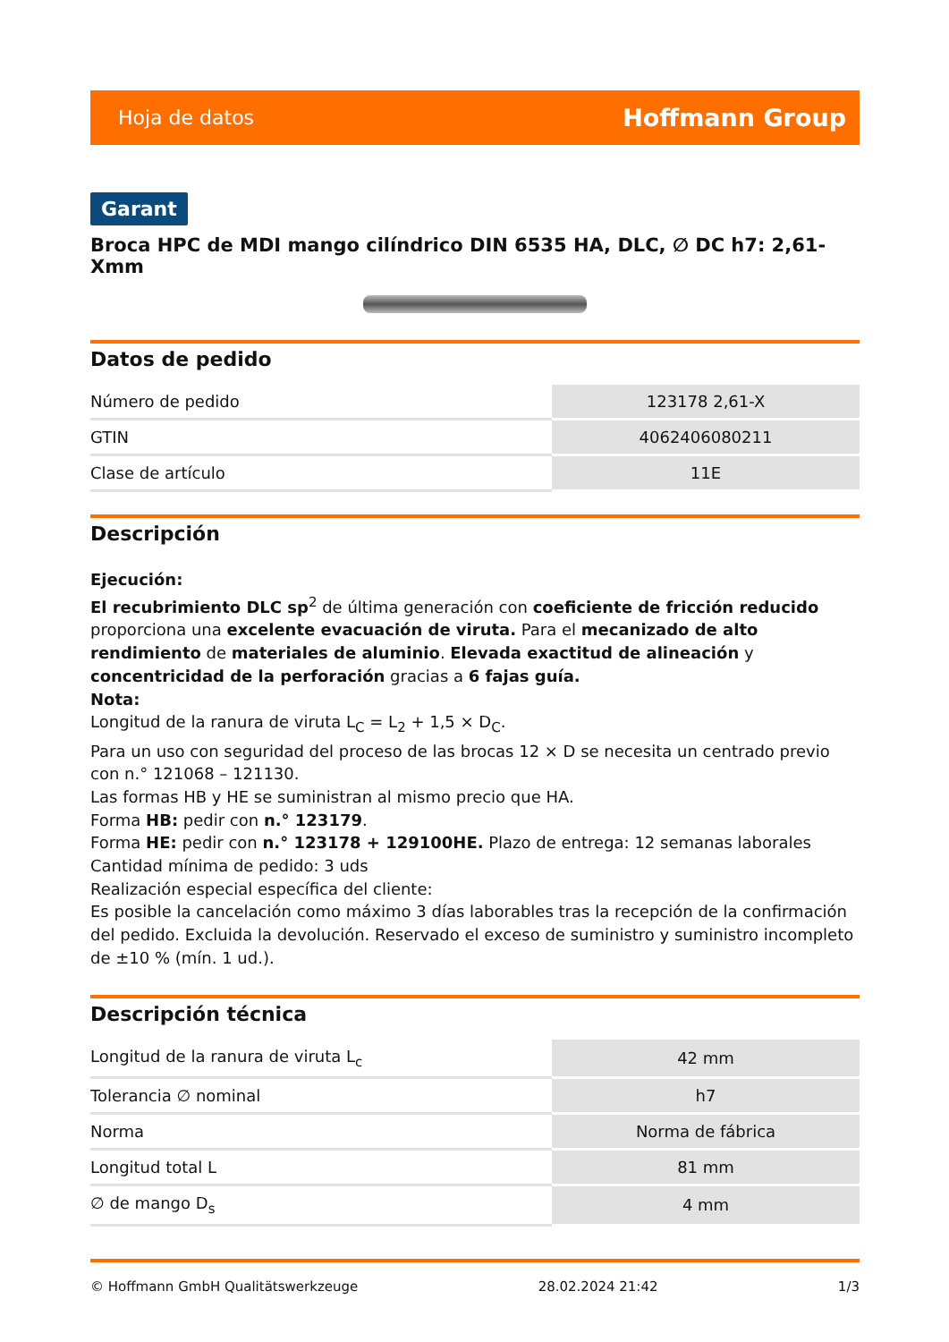Hoja de datos Hoffmann Group
Garant
Broca HPC de MDI mango cilíndrico DIN 6535 HA, DLC, ∅ DC h7: 2,61-Xmm
Datos de pedido
| Número de pedido | 123178 2,61-X |
| GTIN | 4062406080211 |
| Clase de artículo | 11E |
Descripción
Ejecución:
El recubrimiento DLC sp<sup>2</sup> de última generación con coeficiente de fricción reducido proporciona una excelente evacuación de viruta. Para el mecanizado de alto rendimiento de materiales de aluminio. Elevada exactitud de alineación y concentricidad de la perforación gracias a 6 fajas guía.
Nota:
Longitud de la ranura de viruta L<sub>C</sub> = L<sub>2</sub> + 1,5 × D<sub>C</sub>.
Para un uso con seguridad del proceso de las brocas 12 × D se necesita un centrado previo con n.° 121068 – 121130.
Las formas HB y HE se suministran al mismo precio que HA.
Forma HB: pedir con n.° 123179.
Forma HE: pedir con n.° 123178 + 129100HE. Plazo de entrega: 12 semanas laborales
Cantidad mínima de pedido: 3 uds
Realización especial específica del cliente:
Es posible la cancelación como máximo 3 días laborables tras la recepción de la confirmación del pedido. Excluida la devolución. Reservado el exceso de suministro y suministro incompleto de ±10 % (mín. 1 ud.).
Descripción técnica
| Longitud de la ranura de viruta L<sub>c</sub> | 42 mm |
| Tolerancia ∅ nominal | h7 |
| Norma | Norma de fábrica |
| Longitud total L | 81 mm |
| ∅ de mango D<sub>s</sub> | 4 mm |
© Hoffmann GmbH Qualitätswerkzeuge 28.02.2024 21:42 1/3